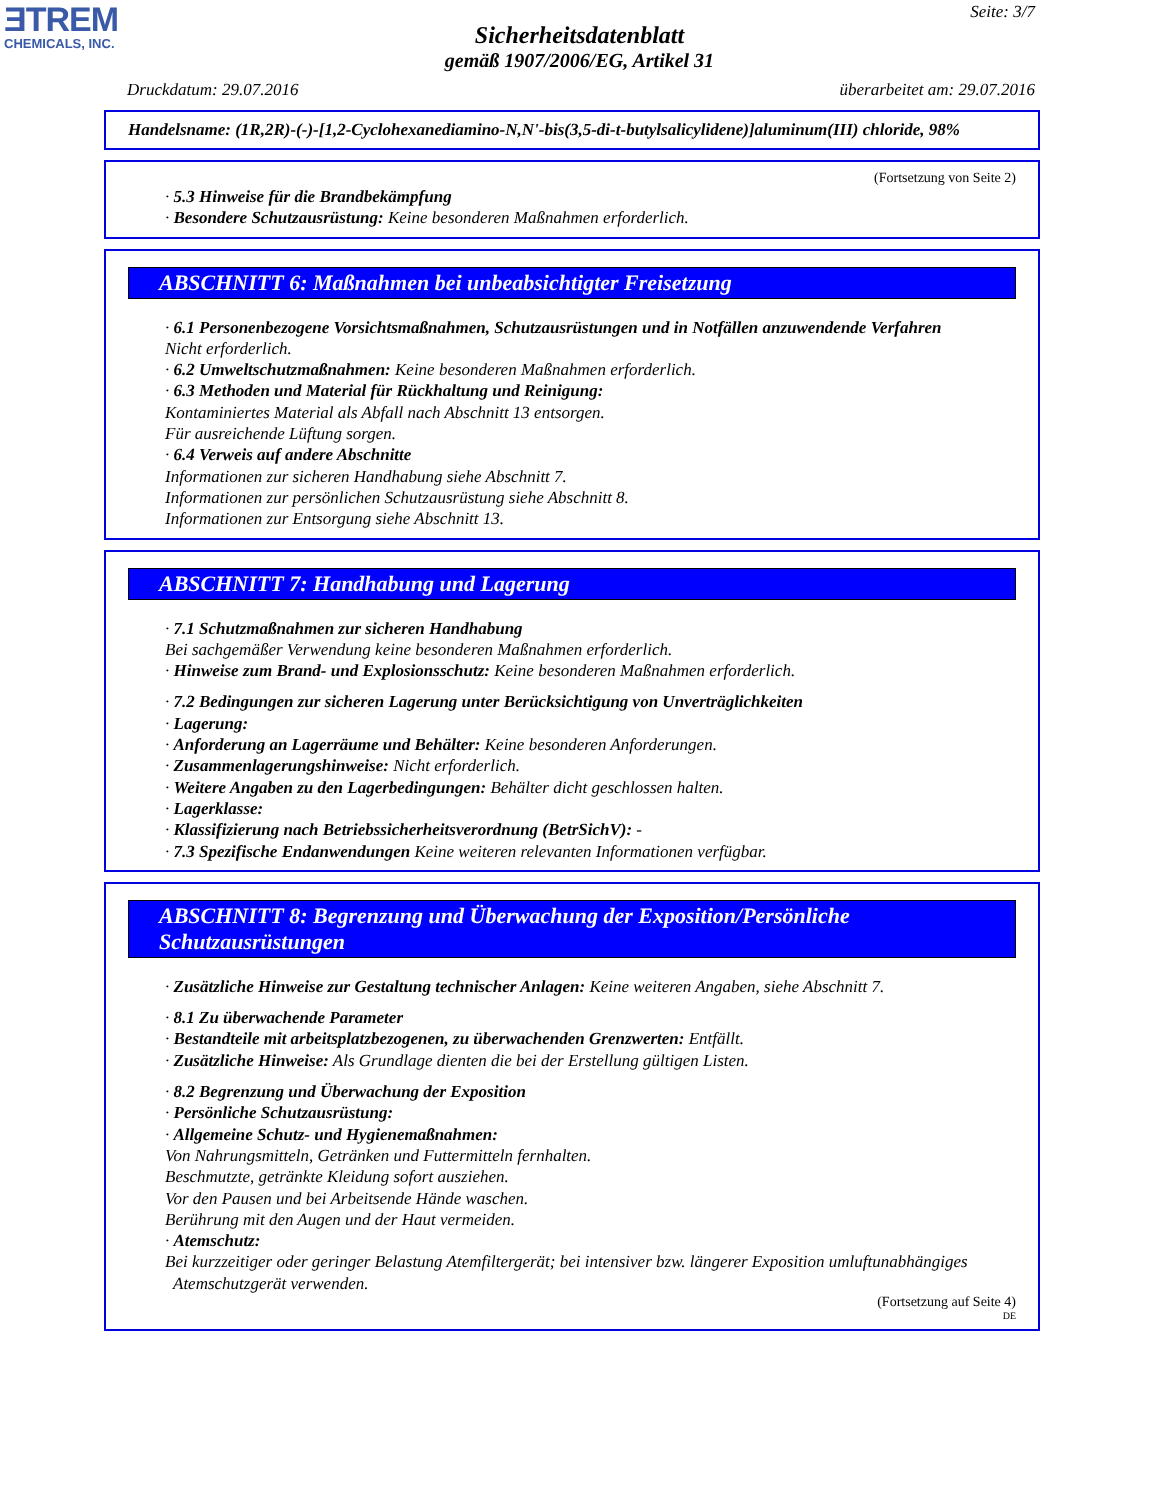ƎTREM
CHEMICALS, INC.
Seite: 3/7
Sicherheitsdatenblatt
gemäß 1907/2006/EG, Artikel 31
Druckdatum: 29.07.2016 überarbeitet am: 29.07.2016
Handelsname: (1R,2R)-(-)-[1,2-Cyclohexanediamino-N,N'-bis(3,5-di-t-butylsalicylidene)]aluminum(III) chloride, 98%
(Fortsetzung von Seite 2)
· 5.3 Hinweise für die Brandbekämpfung
· Besondere Schutzausrüstung: Keine besonderen Maßnahmen erforderlich.
ABSCHNITT 6: Maßnahmen bei unbeabsichtigter Freisetzung
· 6.1 Personenbezogene Vorsichtsmaßnahmen, Schutzausrüstungen und in Notfällen anzuwendende Verfahren
Nicht erforderlich.
· 6.2 Umweltschutzmaßnahmen: Keine besonderen Maßnahmen erforderlich.
· 6.3 Methoden und Material für Rückhaltung und Reinigung:
Kontaminiertes Material als Abfall nach Abschnitt 13 entsorgen.
Für ausreichende Lüftung sorgen.
· 6.4 Verweis auf andere Abschnitte
Informationen zur sicheren Handhabung siehe Abschnitt 7.
Informationen zur persönlichen Schutzausrüstung siehe Abschnitt 8.
Informationen zur Entsorgung siehe Abschnitt 13.
ABSCHNITT 7: Handhabung und Lagerung
· 7.1 Schutzmaßnahmen zur sicheren Handhabung
Bei sachgemäßer Verwendung keine besonderen Maßnahmen erforderlich.
· Hinweise zum Brand- und Explosionsschutz: Keine besonderen Maßnahmen erforderlich.
· 7.2 Bedingungen zur sicheren Lagerung unter Berücksichtigung von Unverträglichkeiten
· Lagerung:
· Anforderung an Lagerräume und Behälter: Keine besonderen Anforderungen.
· Zusammenlagerungshinweise: Nicht erforderlich.
· Weitere Angaben zu den Lagerbedingungen: Behälter dicht geschlossen halten.
· Lagerklasse:
· Klassifizierung nach Betriebssicherheitsverordnung (BetrSichV): -
· 7.3 Spezifische Endanwendungen Keine weiteren relevanten Informationen verfügbar.
ABSCHNITT 8: Begrenzung und Überwachung der Exposition/Persönliche Schutzausrüstungen
· Zusätzliche Hinweise zur Gestaltung technischer Anlagen: Keine weiteren Angaben, siehe Abschnitt 7.
· 8.1 Zu überwachende Parameter
· Bestandteile mit arbeitsplatzbezogenen, zu überwachenden Grenzwerten: Entfällt.
· Zusätzliche Hinweise: Als Grundlage dienten die bei der Erstellung gültigen Listen.
· 8.2 Begrenzung und Überwachung der Exposition
· Persönliche Schutzausrüstung:
· Allgemeine Schutz- und Hygienemaßnahmen:
Von Nahrungsmitteln, Getränken und Futtermitteln fernhalten.
Beschmutzte, getränkte Kleidung sofort ausziehen.
Vor den Pausen und bei Arbeitsende Hände waschen.
Berührung mit den Augen und der Haut vermeiden.
· Atemschutz:
Bei kurzzeitiger oder geringer Belastung Atemfiltergerät; bei intensiver bzw. längerer Exposition umluftunabhängiges Atemschutzgerät verwenden.
(Fortsetzung auf Seite 4)
DE